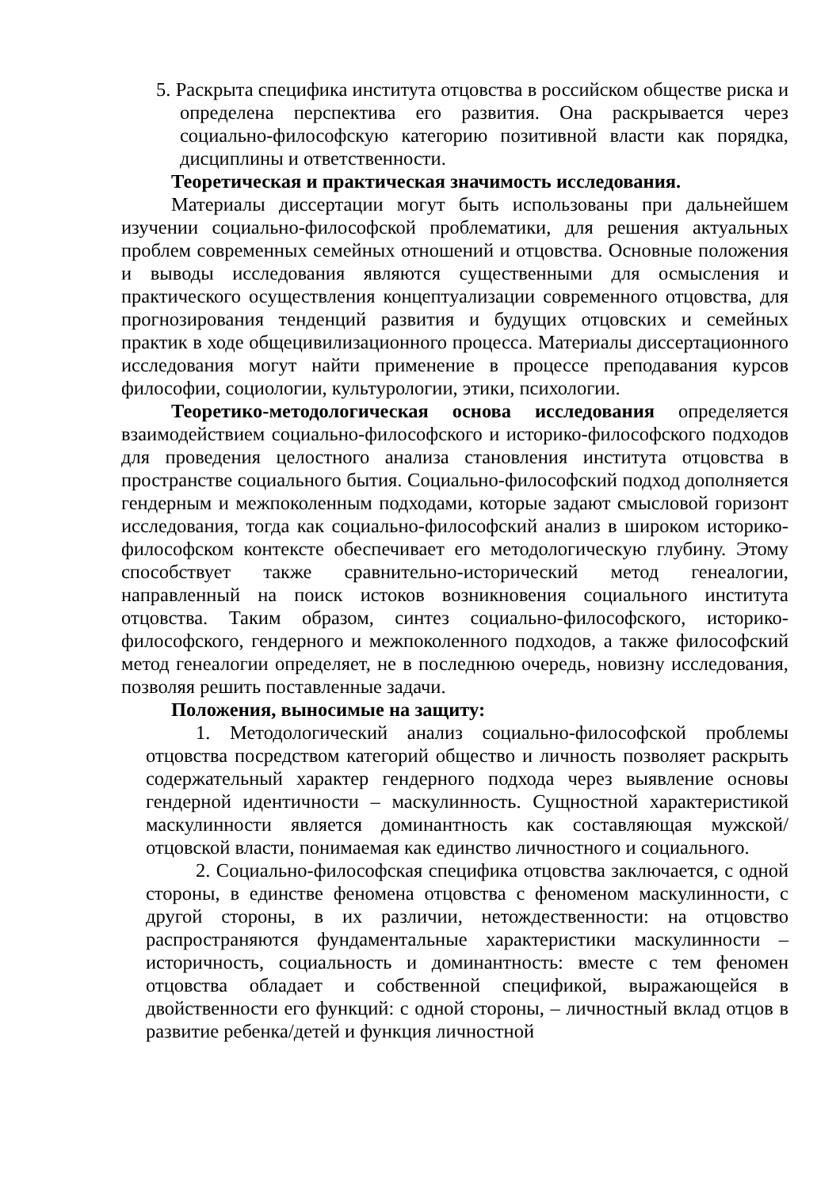5. Раскрыта специфика института отцовства в российском обществе риска и определена перспектива его развития. Она раскрывается через социально-философскую категорию позитивной власти как порядка, дисциплины и ответственности.
Теоретическая и практическая значимость исследования.
Материалы диссертации могут быть использованы при дальнейшем изучении социально-философской проблематики, для решения актуальных проблем современных семейных отношений и отцовства. Основные положения и выводы исследования являются существенными для осмысления и практического осуществления концептуализации современного отцовства, для прогнозирования тенденций развития и будущих отцовских и семейных практик в ходе общецивилизационного процесса. Материалы диссертационного исследования могут найти применение в процессе преподавания курсов философии, социологии, культурологии, этики, психологии.
Теоретико-методологическая основа исследования определяется взаимодействием социально-философского и историко-философского подходов для проведения целостного анализа становления института отцовства в пространстве социального бытия. Социально-философский подход дополняется гендерным и межпоколенным подходами, которые задают смысловой горизонт исследования, тогда как социально-философский анализ в широком историко-философском контексте обеспечивает его методологическую глубину. Этому способствует также сравнительно-исторический метод генеалогии, направленный на поиск истоков возникновения социального института отцовства. Таким образом, синтез социально-философского, историко-философского, гендерного и межпоколенного подходов, а также философский метод генеалогии определяет, не в последнюю очередь, новизну исследования, позволяя решить поставленные задачи.
Положения, выносимые на защиту:
1. Методологический анализ социально-философской проблемы отцовства посредством категорий общество и личность позволяет раскрыть содержательный характер гендерного подхода через выявление основы гендерной идентичности – маскулинность. Сущностной характеристикой маскулинности является доминантность как составляющая мужской/отцовской власти, понимаемая как единство личностного и социального.
2. Социально-философская специфика отцовства заключается, с одной стороны, в единстве феномена отцовства с феноменом маскулинности, с другой стороны, в их различии, нетождественности: на отцовство распространяются фундаментальные характеристики маскулинности – историчность, социальность и доминантность: вместе с тем феномен отцовства обладает и собственной спецификой, выражающейся в двойственности его функций: с одной стороны, – личностный вклад отцов в развитие ребенка/детей и функция личностной